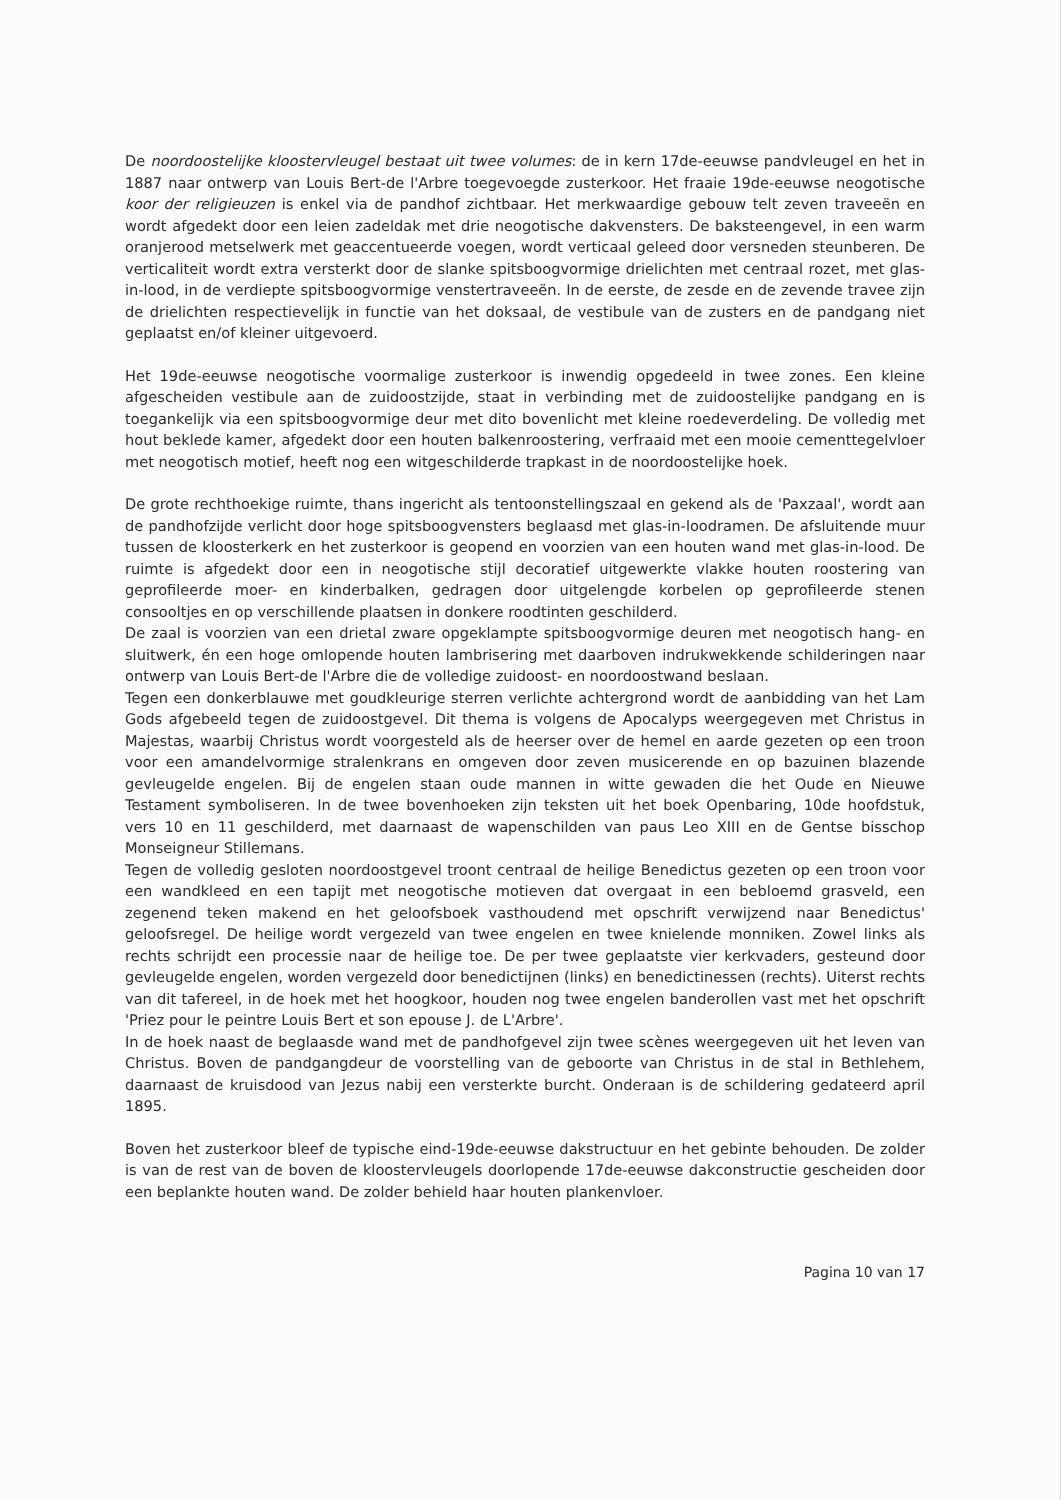De noordoostelijke kloostervleugel bestaat uit twee volumes: de in kern 17de-eeuwse pandvleugel en het in 1887 naar ontwerp van Louis Bert-de l'Arbre toegevoegde zusterkoor. Het fraaie 19de-eeuwse neogotische koor der religieuzen is enkel via de pandhof zichtbaar. Het merkwaardige gebouw telt zeven traveeën en wordt afgedekt door een leien zadeldak met drie neogotische dakvensters. De baksteengevel, in een warm oranjerood metselwerk met geaccentueerde voegen, wordt verticaal geleed door versneden steunberen. De verticaliteit wordt extra versterkt door de slanke spitsboogvormige drielichten met centraal rozet, met glas-in-lood, in de verdiepte spitsboogvormige venstertraveeën. In de eerste, de zesde en de zevende travee zijn de drielichten respectievelijk in functie van het doksaal, de vestibule van de zusters en de pandgang niet geplaatst en/of kleiner uitgevoerd.
Het 19de-eeuwse neogotische voormalige zusterkoor is inwendig opgedeeld in twee zones. Een kleine afgescheiden vestibule aan de zuidoostzijde, staat in verbinding met de zuidoostelijke pandgang en is toegankelijk via een spitsboogvormige deur met dito bovenlicht met kleine roedeverdeling. De volledig met hout beklede kamer, afgedekt door een houten balkenroostering, verfraaid met een mooie cementtegelvloer met neogotisch motief, heeft nog een witgeschilderde trapkast in de noordoostelijke hoek.
De grote rechthoekige ruimte, thans ingericht als tentoonstellingszaal en gekend als de 'Paxzaal', wordt aan de pandhofzijde verlicht door hoge spitsboogvensters beglaasd met glas-in-loodramen. De afsluitende muur tussen de kloosterkerk en het zusterkoor is geopend en voorzien van een houten wand met glas-in-lood. De ruimte is afgedekt door een in neogotische stijl decoratief uitgewerkte vlakke houten roostering van geprofileerde moer- en kinderbalken, gedragen door uitgelengde korbelen op geprofileerde stenen consooltjes en op verschillende plaatsen in donkere roodtinten geschilderd.
De zaal is voorzien van een drietal zware opgeklampte spitsboogvormige deuren met neogotisch hang- en sluitwerk, én een hoge omlopende houten lambrisering met daarboven indrukwekkende schilderingen naar ontwerp van Louis Bert-de l'Arbre die de volledige zuidoost- en noordoostwand beslaan.
Tegen een donkerblauwe met goudkleurige sterren verlichte achtergrond wordt de aanbidding van het Lam Gods afgebeeld tegen de zuidoostgevel. Dit thema is volgens de Apocalyps weergegeven met Christus in Majestas, waarbij Christus wordt voorgesteld als de heerser over de hemel en aarde gezeten op een troon voor een amandelvormige stralenkrans en omgeven door zeven musicerende en op bazuinen blazende gevleugelde engelen. Bij de engelen staan oude mannen in witte gewaden die het Oude en Nieuwe Testament symboliseren. In de twee bovenhoeken zijn teksten uit het boek Openbaring, 10de hoofdstuk, vers 10 en 11 geschilderd, met daarnaast de wapenschilden van paus Leo XIII en de Gentse bisschop Monseigneur Stillemans.
Tegen de volledig gesloten noordoostgevel troont centraal de heilige Benedictus gezeten op een troon voor een wandkleed en een tapijt met neogotische motieven dat overgaat in een bebloemd grasveld, een zegenend teken makend en het geloofsboek vasthoudend met opschrift verwijzend naar Benedictus' geloofsregel. De heilige wordt vergezeld van twee engelen en twee knielende monniken. Zowel links als rechts schrijdt een processie naar de heilige toe. De per twee geplaatste vier kerkvaders, gesteund door gevleugelde engelen, worden vergezeld door benedictijnen (links) en benedictinessen (rechts). Uiterst rechts van dit tafereel, in de hoek met het hoogkoor, houden nog twee engelen banderollen vast met het opschrift 'Priez pour le peintre Louis Bert et son epouse J. de L'Arbre'.
In de hoek naast de beglaasde wand met de pandhofgevel zijn twee scènes weergegeven uit het leven van Christus. Boven de pandgangdeur de voorstelling van de geboorte van Christus in de stal in Bethlehem, daarnaast de kruisdood van Jezus nabij een versterkte burcht. Onderaan is de schildering gedateerd april 1895.
Boven het zusterkoor bleef de typische eind-19de-eeuwse dakstructuur en het gebinte behouden. De zolder is van de rest van de boven de kloostervleugels doorlopende 17de-eeuwse dakconstructie gescheiden door een beplankte houten wand. De zolder behield haar houten plankenvloer.
Pagina 10 van 17